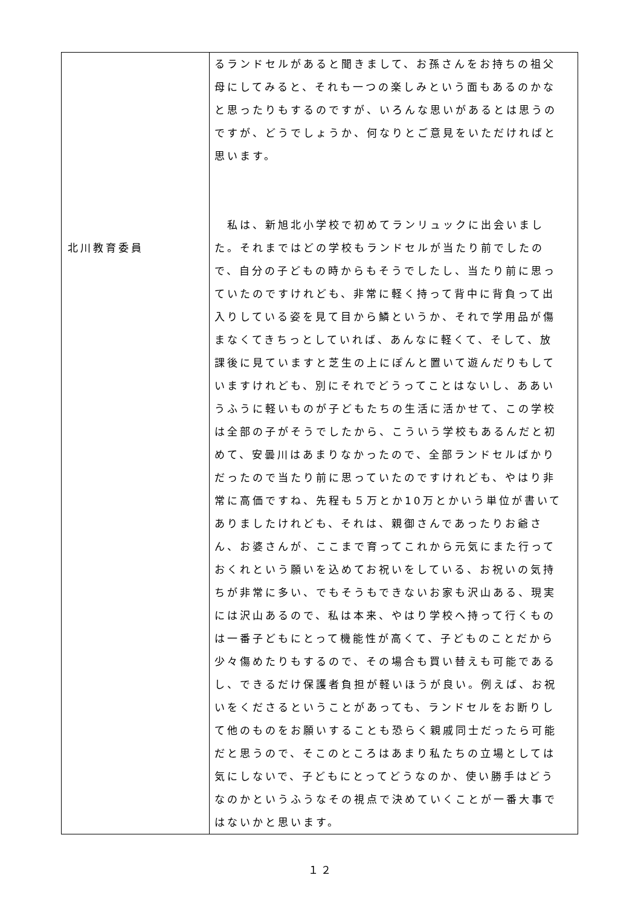| 北川教育委員 | るランドセルがあると聞きまして、お孫さんをお持ちの祖父母にしてみると、それも一つの楽しみという面もあるのかなと思ったりもするのですが、いろんな思いがあるとは思うのですが、どうでしょうか、何なりとご意見をいただければと思います。 私は、新旭北小学校で初めてランリュックに出会いました。それまではどの学校もランドセルが当たり前でしたので、自分の子どもの時からもそうでしたし、当たり前に思っていたのですけれども、非常に軽く持って背中に背負って出入りしている姿を見て目から鱗というか、それで学用品が傷まなくてきちっとしていれば、あんなに軽くて、そして、放課後に見ていますと芝生の上にぽんと置いて遊んだりもしていますけれども、別にそれでどうってことはないし、ああいうふうに軽いものが子どもたちの生活に活かせて、この学校は全部の子がそうでしたから、こういう学校もあるんだと初めて、安曇川はあまりなかったので、全部ランドセルばかりだったので当たり前に思っていたのですけれども、やはり非常に高価ですね、先程も５万とか10万とかいう単位が書いてありましたけれども、それは、親御さんであったりお爺さん、お婆さんが、ここまで育ってこれから元気にまた行っておくれという願いを込めてお祝いをしている、お祝いの気持ちが非常に多い、でもそうもできないお家も沢山ある、現実には沢山あるので、私は本来、やはり学校へ持って行くものは一番子どもにとって機能性が高くて、子どものことだから少々傷めたりもするので、その場合も買い替えも可能であるし、できるだけ保護者負担が軽いほうが良い。例えば、お祝いをくださるということがあっても、ランドセルをお断りして他のものをお願いすることも恐らく親戚同士だったら可能だと思うので、そこのところはあまり私たちの立場としては気にしないで、子どもにとってどうなのか、使い勝手はどうなのかというふうなその視点で決めていくことが一番大事ではないかと思います。 |
１２